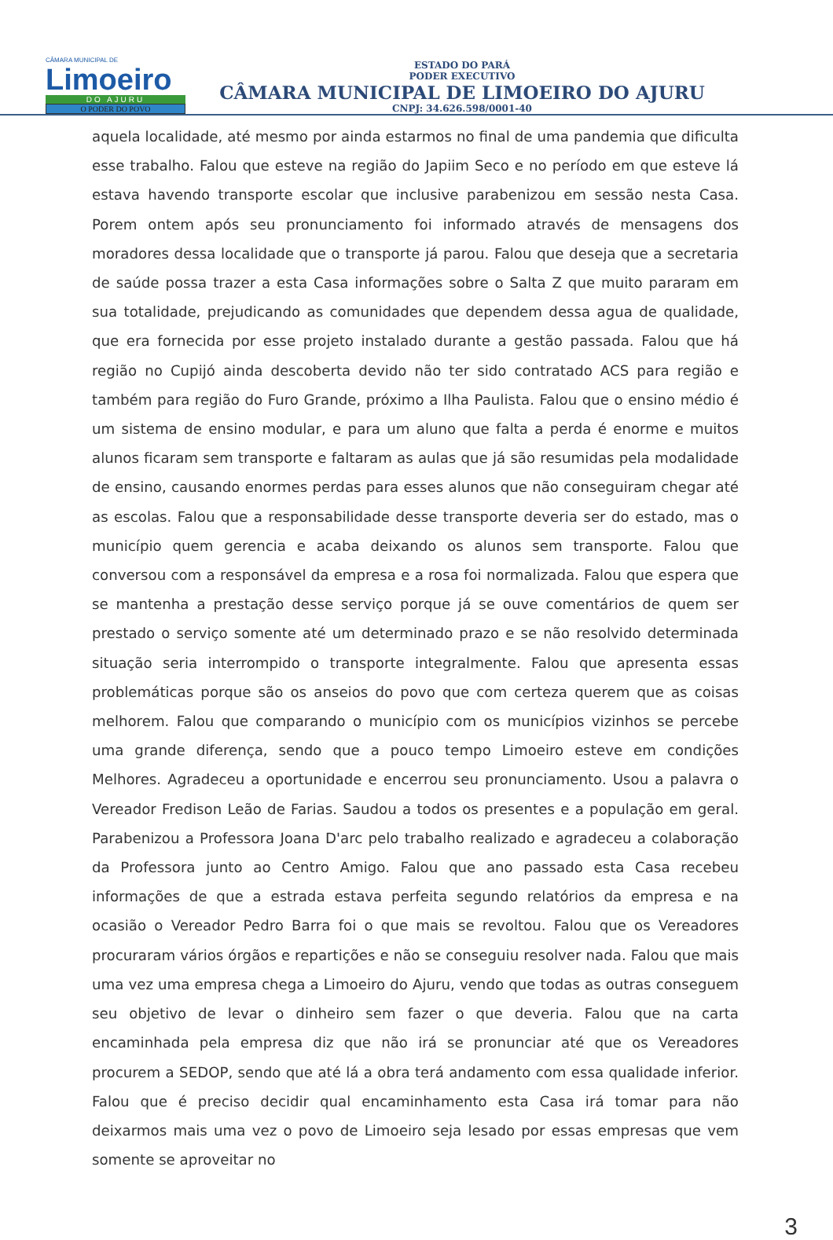CÂMARA MUNICIPAL DE
Limoeiro
DO AJURU
O PODER DO POVO
ESTADO DO PARÁ
PODER EXECUTIVO
CÂMARA MUNICIPAL DE LIMOEIRO DO AJURU
CNPJ: 34.626.598/0001-40
aquela localidade, até mesmo por ainda estarmos no final de uma pandemia que dificulta esse trabalho. Falou que esteve na região do Japiim Seco e no período em que esteve lá estava havendo transporte escolar que inclusive parabenizou em sessão nesta Casa. Porem ontem após seu pronunciamento foi informado através de mensagens dos moradores dessa localidade que o transporte já parou. Falou que deseja que a secretaria de saúde possa trazer a esta Casa informações sobre o Salta Z que muito pararam em sua totalidade, prejudicando as comunidades que dependem dessa agua de qualidade, que era fornecida por esse projeto instalado durante a gestão passada. Falou que há região no Cupijó ainda descoberta devido não ter sido contratado ACS para região e também para região do Furo Grande, próximo a Ilha Paulista. Falou que o ensino médio é um sistema de ensino modular, e para um aluno que falta a perda é enorme e muitos alunos ficaram sem transporte e faltaram as aulas que já são resumidas pela modalidade de ensino, causando enormes perdas para esses alunos que não conseguiram chegar até as escolas. Falou que a responsabilidade desse transporte deveria ser do estado, mas o município quem gerencia e acaba deixando os alunos sem transporte. Falou que conversou com a responsável da empresa e a rosa foi normalizada. Falou que espera que se mantenha a prestação desse serviço porque já se ouve comentários de quem ser prestado o serviço somente até um determinado prazo e se não resolvido determinada situação seria interrompido o transporte integralmente. Falou que apresenta essas problemáticas porque são os anseios do povo que com certeza querem que as coisas melhorem. Falou que comparando o município com os municípios vizinhos se percebe uma grande diferença, sendo que a pouco tempo Limoeiro esteve em condições Melhores. Agradeceu a oportunidade e encerrou seu pronunciamento. Usou a palavra o Vereador Fredison Leão de Farias. Saudou a todos os presentes e a população em geral. Parabenizou a Professora Joana D'arc pelo trabalho realizado e agradeceu a colaboração da Professora junto ao Centro Amigo. Falou que ano passado esta Casa recebeu informações de que a estrada estava perfeita segundo relatórios da empresa e na ocasião o Vereador Pedro Barra foi o que mais se revoltou. Falou que os Vereadores procuraram vários órgãos e repartições e não se conseguiu resolver nada. Falou que mais uma vez uma empresa chega a Limoeiro do Ajuru, vendo que todas as outras conseguem seu objetivo de levar o dinheiro sem fazer o que deveria. Falou que na carta encaminhada pela empresa diz que não irá se pronunciar até que os Vereadores procurem a SEDOP, sendo que até lá a obra terá andamento com essa qualidade inferior. Falou que é preciso decidir qual encaminhamento esta Casa irá tomar para não deixarmos mais uma vez o povo de Limoeiro seja lesado por essas empresas que vem somente se aproveitar no
3